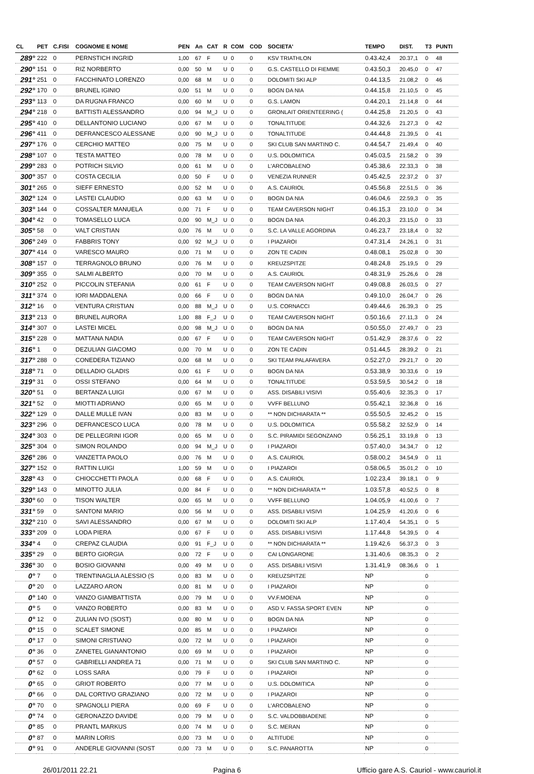| CL | PET | C.FISI | COGNOME E NOME | PEN | An | CAT | R | COM | COD | SOCIETA' | TEMPO | DIST. | T3 | PUNTI |
| --- | --- | --- | --- | --- | --- | --- | --- | --- | --- | --- | --- | --- | --- | --- |
| 289° | 222 | 0 | PERNSTICH INGRID | 1,00 | 67 | F | U | 0 | 0 | KSV TRIATHLON | 0.43.42,4 | 20.37,1 | 0 | 48 |
| 290° | 151 | 0 | RIZ NORBERTO | 0,00 | 50 | M | U | 0 | 0 | G.S. CASTELLO DI FIEMME | 0.43.50,3 | 20.45,0 | 0 | 47 |
| 291° | 251 | 0 | FACCHINATO LORENZO | 0,00 | 68 | M | U | 0 | 0 | DOLOMITI SKI ALP | 0.44.13,5 | 21.08,2 | 0 | 46 |
| 292° | 170 | 0 | BRUNEL IGINIO | 0,00 | 51 | M | U | 0 | 0 | BOGN DA NIA | 0.44.15,8 | 21.10,5 | 0 | 45 |
| 293° | 113 | 0 | DA RUGNA FRANCO | 0,00 | 60 | M | U | 0 | 0 | G.S. LAMON | 0.44.20,1 | 21.14,8 | 0 | 44 |
| 294° | 218 | 0 | BATTISTI ALESSANDRO | 0,00 | 94 | M_J | U | 0 | 0 | GRONLAIT ORIENTEERING ( | 0.44.25,8 | 21.20,5 | 0 | 43 |
| 295° | 410 | 0 | DELLANTONIO LUCIANO | 0,00 | 67 | M | U | 0 | 0 | TONALTITUDE | 0.44.32,6 | 21.27,3 | 0 | 42 |
| 296° | 411 | 0 | DEFRANCESCO ALESSANE | 0,00 | 90 | M_J | U | 0 | 0 | TONALTITUDE | 0.44.44,8 | 21.39,5 | 0 | 41 |
| 297° | 176 | 0 | CERCHIO MATTEO | 0,00 | 75 | M | U | 0 | 0 | SKI CLUB SAN MARTINO C. | 0.44.54,7 | 21.49,4 | 0 | 40 |
| 298° | 107 | 0 | TESTA MATTEO | 0,00 | 78 | M | U | 0 | 0 | U.S. DOLOMITICA | 0.45.03,5 | 21.58,2 | 0 | 39 |
| 299° | 283 | 0 | POTRICH SILVIO | 0,00 | 61 | M | U | 0 | 0 | L'ARCOBALENO | 0.45.38,6 | 22.33,3 | 0 | 38 |
| 300° | 357 | 0 | COSTA CECILIA | 0,00 | 50 | F | U | 0 | 0 | VENEZIA RUNNER | 0.45.42,5 | 22.37,2 | 0 | 37 |
| 301° | 265 | 0 | SIEFF ERNESTO | 0,00 | 52 | M | U | 0 | 0 | A.S. CAURIOL | 0.45.56,8 | 22.51,5 | 0 | 36 |
| 302° | 124 | 0 | LASTEI CLAUDIO | 0,00 | 63 | M | U | 0 | 0 | BOGN DA NIA | 0.46.04,6 | 22.59,3 | 0 | 35 |
| 303° | 144 | 0 | COSSALTER MANUELA | 0,00 | 71 | F | U | 0 | 0 | TEAM CAVERSON NIGHT | 0.46.15,3 | 23.10,0 | 0 | 34 |
| 304° | 42 | 0 | TOMASELLO LUCA | 0,00 | 90 | M_J | U | 0 | 0 | BOGN DA NIA | 0.46.20,3 | 23.15,0 | 0 | 33 |
| 305° | 58 | 0 | VALT CRISTIAN | 0,00 | 76 | M | U | 0 | 0 | S.C. LA VALLE AGORDINA | 0.46.23,7 | 23.18,4 | 0 | 32 |
| 306° | 249 | 0 | FABBRIS TONY | 0,00 | 92 | M_J | U | 0 | 0 | I PIAZAROI | 0.47.31,4 | 24.26,1 | 0 | 31 |
| 307° | 414 | 0 | VARESCO MAURO | 0,00 | 71 | M | U | 0 | 0 | ZON TE CADIN | 0.48.08,1 | 25.02,8 | 0 | 30 |
| 308° | 157 | 0 | TERRAGNOLO BRUNO | 0,00 | 76 | M | U | 0 | 0 | KREUZSPITZE | 0.48.24,8 | 25.19,5 | 0 | 29 |
| 309° | 355 | 0 | SALMI ALBERTO | 0,00 | 70 | M | U | 0 | 0 | A.S. CAURIOL | 0.48.31,9 | 25.26,6 | 0 | 28 |
| 310° | 252 | 0 | PICCOLIN STEFANIA | 0,00 | 61 | F | U | 0 | 0 | TEAM CAVERSON NIGHT | 0.49.08,8 | 26.03,5 | 0 | 27 |
| 311° | 374 | 0 | IORI MADDALENA | 0,00 | 66 | F | U | 0 | 0 | BOGN DA NIA | 0.49.10,0 | 26.04,7 | 0 | 26 |
| 312° | 16 | 0 | VENTURA CRISTIAN | 0,00 | 88 | M_J | U | 0 | 0 | U.S. CORNACCI | 0.49.44,6 | 26.39,3 | 0 | 25 |
| 313° | 213 | 0 | BRUNEL AURORA | 1,00 | 88 | F_J | U | 0 | 0 | TEAM CAVERSON NIGHT | 0.50.16,6 | 27.11,3 | 0 | 24 |
| 314° | 307 | 0 | LASTEI MICEL | 0,00 | 98 | M_J | U | 0 | 0 | BOGN DA NIA | 0.50.55,0 | 27.49,7 | 0 | 23 |
| 315° | 228 | 0 | MATTANA NADIA | 0,00 | 67 | F | U | 0 | 0 | TEAM CAVERSON NIGHT | 0.51.42,9 | 28.37,6 | 0 | 22 |
| 316° | 1 | 0 | DEZULIAN GIACOMO | 0,00 | 70 | M | U | 0 | 0 | ZON TE CADIN | 0.51.44,5 | 28.39,2 | 0 | 21 |
| 317° | 288 | 0 | CONEDERA TIZIANO | 0,00 | 68 | M | U | 0 | 0 | SKI TEAM PALAFAVERA | 0.52.27,0 | 29.21,7 | 0 | 20 |
| 318° | 71 | 0 | DELLADIO GLADIS | 0,00 | 61 | F | U | 0 | 0 | BOGN DA NIA | 0.53.38,9 | 30.33,6 | 0 | 19 |
| 319° | 31 | 0 | OSSI STEFANO | 0,00 | 64 | M | U | 0 | 0 | TONALTITUDE | 0.53.59,5 | 30.54,2 | 0 | 18 |
| 320° | 51 | 0 | BERTANZA LUIGI | 0,00 | 67 | M | U | 0 | 0 | ASS. DISABILI VISIVI | 0.55.40,6 | 32.35,3 | 0 | 17 |
| 321° | 52 | 0 | MIOTTI ADRIANO | 0,00 | 65 | M | U | 0 | 0 | VVFF BELLUNO | 0.55.42,1 | 32.36,8 | 0 | 16 |
| 322° | 129 | 0 | DALLE MULLE IVAN | 0,00 | 83 | M | U | 0 | 0 | ** NON DICHIARATA ** | 0.55.50,5 | 32.45,2 | 0 | 15 |
| 323° | 296 | 0 | DEFRANCESCO LUCA | 0,00 | 78 | M | U | 0 | 0 | U.S. DOLOMITICA | 0.55.58,2 | 32.52,9 | 0 | 14 |
| 324° | 303 | 0 | DE PELLEGRINI IGOR | 0,00 | 65 | M | U | 0 | 0 | S.C. PIRAMIDI SEGONZANO | 0.56.25,1 | 33.19,8 | 0 | 13 |
| 325° | 304 | 0 | SIMON ROLANDO | 0,00 | 94 | M_J | U | 0 | 0 | I PIAZAROI | 0.57.40,0 | 34.34,7 | 0 | 12 |
| 326° | 286 | 0 | VANZETTA PAOLO | 0,00 | 76 | M | U | 0 | 0 | A.S. CAURIOL | 0.58.00,2 | 34.54,9 | 0 | 11 |
| 327° | 152 | 0 | RATTIN LUIGI | 1,00 | 59 | M | U | 0 | 0 | I PIAZAROI | 0.58.06,5 | 35.01,2 | 0 | 10 |
| 328° | 43 | 0 | CHIOCCHETTI PAOLA | 0,00 | 68 | F | U | 0 | 0 | A.S. CAURIOL | 1.02.23,4 | 39.18,1 | 0 | 9 |
| 329° | 143 | 0 | MINOTTO JULIA | 0,00 | 84 | F | U | 0 | 0 | ** NON DICHIARATA ** | 1.03.57,8 | 40.52,5 | 0 | 8 |
| 330° | 60 | 0 | TISON WALTER | 0,00 | 65 | M | U | 0 | 0 | VVFF BELLUNO | 1.04.05,9 | 41.00,6 | 0 | 7 |
| 331° | 59 | 0 | SANTONI MARIO | 0,00 | 56 | M | U | 0 | 0 | ASS. DISABILI VISIVI | 1.04.25,9 | 41.20,6 | 0 | 6 |
| 332° | 210 | 0 | SAVI ALESSANDRO | 0,00 | 67 | M | U | 0 | 0 | DOLOMITI SKI ALP | 1.17.40,4 | 54.35,1 | 0 | 5 |
| 333° | 209 | 0 | LODA PIERA | 0,00 | 67 | F | U | 0 | 0 | ASS. DISABILI VISIVI | 1.17.44,8 | 54.39,5 | 0 | 4 |
| 334° | 4 | 0 | CREPAZ CLAUDIA | 0,00 | 91 | F_J | U | 0 | 0 | ** NON DICHIARATA ** | 1.19.42,6 | 56.37,3 | 0 | 3 |
| 335° | 29 | 0 | BERTO GIORGIA | 0,00 | 72 | F | U | 0 | 0 | CAI LONGARONE | 1.31.40,6 | 08.35,3 | 0 | 2 |
| 336° | 30 | 0 | BOSIO GIOVANNI | 0,00 | 49 | M | U | 0 | 0 | ASS. DISABILI VISIVI | 1.31.41,9 | 08.36,6 | 0 | 1 |
| 0° | 7 | 0 | TRENTINAGLIA ALESSIO (S | 0,00 | 83 | M | U | 0 | 0 | KREUZSPITZE | NP | | 0 | |
| 0° | 20 | 0 | LAZZARO ARON | 0,00 | 81 | M | U | 0 | 0 | I PIAZAROI | NP | | 0 | |
| 0° | 140 | 0 | VANZO GIAMBATTISTA | 0,00 | 79 | M | U | 0 | 0 | VV.F.MOENA | NP | | 0 | |
| 0° | 5 | 0 | VANZO ROBERTO | 0,00 | 83 | M | U | 0 | 0 | ASD V. FASSA SPORT EVEN | NP | | 0 | |
| 0° | 12 | 0 | ZULIAN IVO (SOST) | 0,00 | 80 | M | U | 0 | 0 | BOGN DA NIA | NP | | 0 | |
| 0° | 15 | 0 | SCALET SIMONE | 0,00 | 85 | M | U | 0 | 0 | I PIAZAROI | NP | | 0 | |
| 0° | 17 | 0 | SIMONI CRISTIANO | 0,00 | 72 | M | U | 0 | 0 | I PIAZAROI | NP | | 0 | |
| 0° | 36 | 0 | ZANETEL GIANANTONIO | 0,00 | 69 | M | U | 0 | 0 | I PIAZAROI | NP | | 0 | |
| 0° | 57 | 0 | GABRIELLI ANDREA 71 | 0,00 | 71 | M | U | 0 | 0 | SKI CLUB SAN MARTINO C. | NP | | 0 | |
| 0° | 62 | 0 | LOSS SARA | 0,00 | 79 | F | U | 0 | 0 | I PIAZAROI | NP | | 0 | |
| 0° | 65 | 0 | GRIOT ROBERTO | 0,00 | 77 | M | U | 0 | 0 | U.S. DOLOMITICA | NP | | 0 | |
| 0° | 66 | 0 | DAL CORTIVO GRAZIANO | 0,00 | 72 | M | U | 0 | 0 | I PIAZAROI | NP | | 0 | |
| 0° | 70 | 0 | SPAGNOLLI PIERA | 0,00 | 69 | F | U | 0 | 0 | L'ARCOBALENO | NP | | 0 | |
| 0° | 74 | 0 | GERONAZZO DAVIDE | 0,00 | 79 | M | U | 0 | 0 | S.C. VALDOBBIADENE | NP | | 0 | |
| 0° | 85 | 0 | PRANTL MARKUS | 0,00 | 74 | M | U | 0 | 0 | S.C. MERAN | NP | | 0 | |
| 0° | 87 | 0 | MARIN LORIS | 0,00 | 73 | M | U | 0 | 0 | ALTITUDE | NP | | 0 | |
| 0° | 91 | 0 | ANDERLE GIOVANNI (SOST | 0,00 | 73 | M | U | 0 | 0 | S.C. PANAROTTA | NP | | 0 | |
26/01/2011 22.21 Pagina 6 Ufficio gare A.S. Cauriol - www.cauriol.it